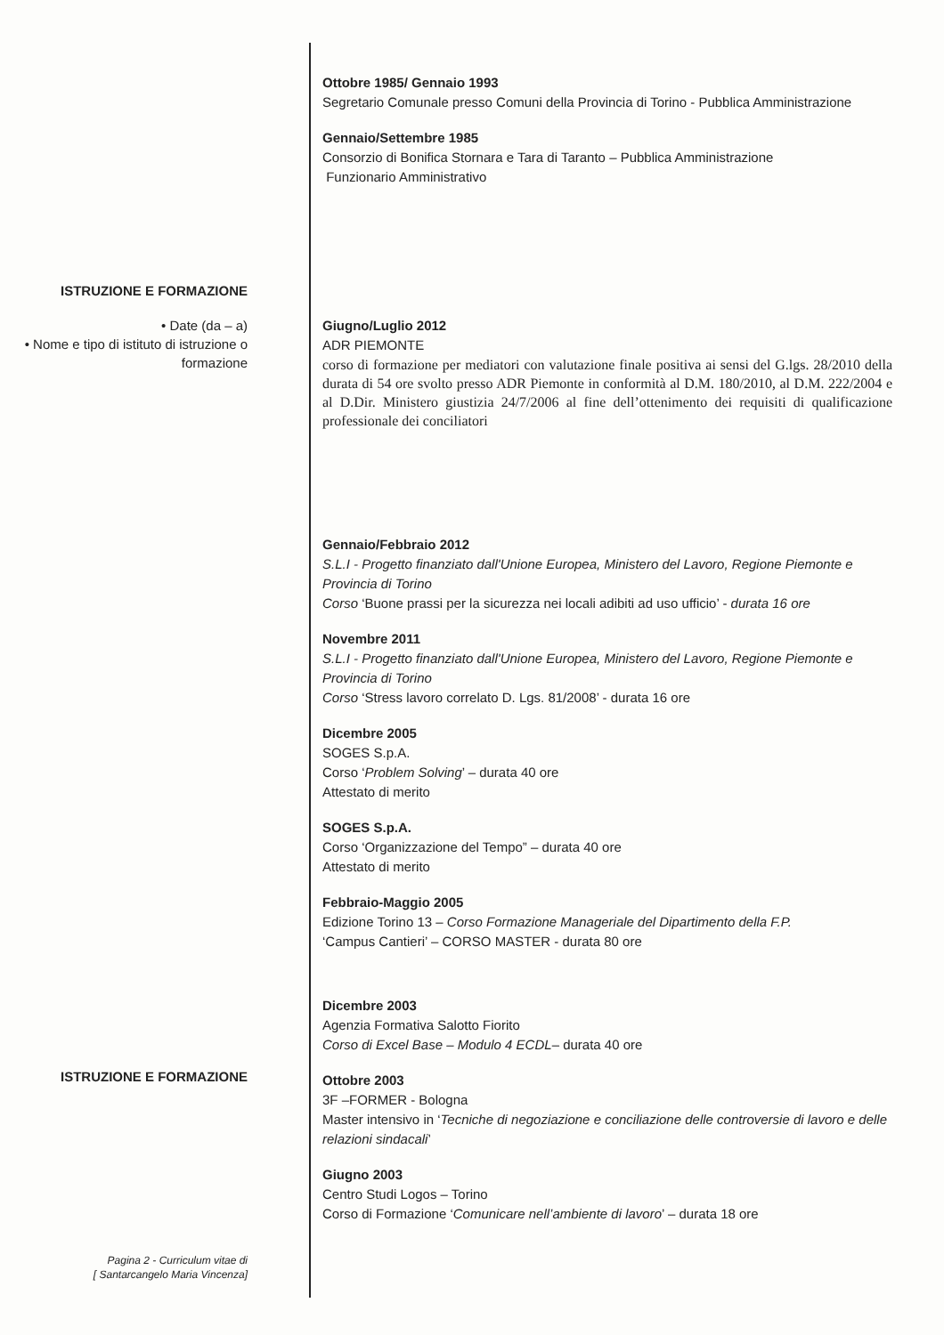Ottobre 1985/ Gennaio 1993
Segretario Comunale presso Comuni della Provincia di Torino - Pubblica Amministrazione
Gennaio/Settembre 1985
Consorzio di Bonifica Stornara e Tara di Taranto – Pubblica Amministrazione
Funzionario Amministrativo
ISTRUZIONE E FORMAZIONE
• Date (da – a)
• Nome e tipo di istituto di istruzione o formazione
Giugno/Luglio 2012
ADR PIEMONTE
corso di formazione per mediatori con valutazione finale positiva ai sensi del G.lgs. 28/2010 della durata di 54 ore svolto presso ADR Piemonte in conformità al D.M. 180/2010, al D.M. 222/2004 e al D.Dir. Ministero giustizia 24/7/2006 al fine dell’ottenimento dei requisiti di qualificazione professionale dei conciliatori
ISTRUZIONE E FORMAZIONE
Pagina 2 - Curriculum vitae di
[ Santarcangelo Maria Vincenza]
Gennaio/Febbraio 2012
S.L.I - Progetto finanziato dall'Unione Europea, Ministero del Lavoro, Regione Piemonte e Provincia di Torino
Corso ‘Buone prassi per la sicurezza nei locali adibiti ad uso ufficio’ - durata 16 ore
Novembre 2011
S.L.I - Progetto finanziato dall'Unione Europea, Ministero del Lavoro, Regione Piemonte e Provincia di Torino
Corso ‘Stress lavoro correlato D. Lgs. 81/2008’ - durata 16 ore
Dicembre 2005
SOGES S.p.A.
Corso ‘Problem Solving’ – durata 40 ore
Attestato di merito
SOGES S.p.A.
Corso ‘Organizzazione del Tempo” – durata 40 ore
Attestato di merito
Febbraio-Maggio 2005
Edizione Torino 13 – Corso Formazione Manageriale del Dipartimento della F.P.
‘Campus Cantieri’ – CORSO MASTER - durata 80 ore
Dicembre 2003
Agenzia Formativa Salotto Fiorito
Corso di Excel Base – Modulo 4 ECDL– durata 40 ore
Ottobre 2003
3F –FORMER - Bologna
Master intensivo in ‘Tecniche di negoziazione e conciliazione delle controversie di lavoro e delle relazioni sindacali’
Giugno 2003
Centro Studi Logos – Torino
Corso di Formazione ‘Comunicare nell’ambiente di lavoro’ – durata 18 ore